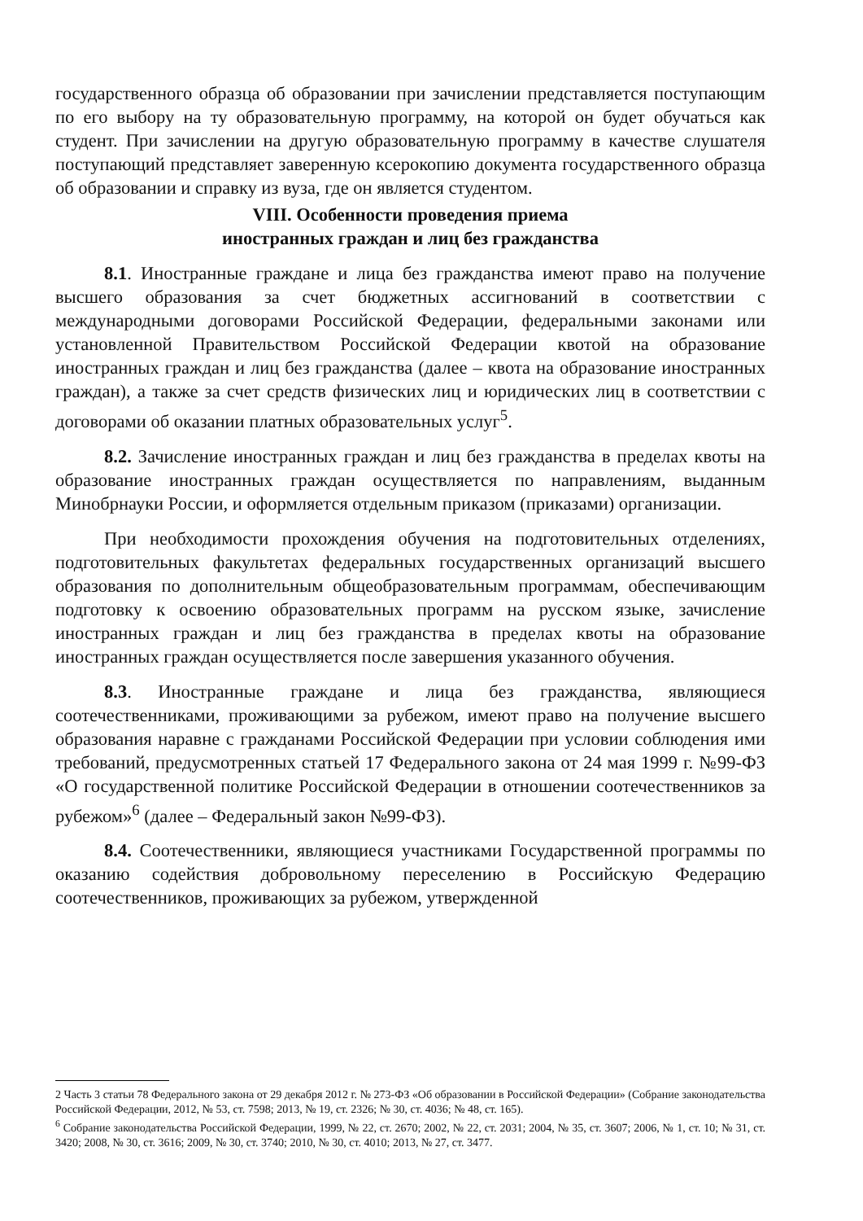государственного образца об образовании при зачислении представляется поступающим по его выбору на ту образовательную программу, на которой он будет обучаться как студент. При зачислении на другую образовательную программу в качестве слушателя поступающий представляет заверенную ксерокопию документа государственного образца об образовании и справку из вуза, где он является студентом.
VIII. Особенности проведения приема
иностранных граждан и лиц без гражданства
8.1. Иностранные граждане и лица без гражданства имеют право на получение высшего образования за счет бюджетных ассигнований в соответствии с международными договорами Российской Федерации, федеральными законами или установленной Правительством Российской Федерации квотой на образование иностранных граждан и лиц без гражданства (далее – квота на образование иностранных граждан), а также за счет средств физических лиц и юридических лиц в соответствии с договорами об оказании платных образовательных услуг<sup>5</sup>.
8.2. Зачисление иностранных граждан и лиц без гражданства в пределах квоты на образование иностранных граждан осуществляется по направлениям, выданным Минобрнауки России, и оформляется отдельным приказом (приказами) организации.
При необходимости прохождения обучения на подготовительных отделениях, подготовительных факультетах федеральных государственных организаций высшего образования по дополнительным общеобразовательным программам, обеспечивающим подготовку к освоению образовательных программ на русском языке, зачисление иностранных граждан и лиц без гражданства в пределах квоты на образование иностранных граждан осуществляется после завершения указанного обучения.
8.3. Иностранные граждане и лица без гражданства, являющиеся соотечественниками, проживающими за рубежом, имеют право на получение высшего образования наравне с гражданами Российской Федерации при условии соблюдения ими требований, предусмотренных статьей 17 Федерального закона от 24 мая 1999 г. №99-ФЗ «О государственной политике Российской Федерации в отношении соотечественников за рубежом»<sup>6</sup> (далее – Федеральный закон №99-ФЗ).
8.4. Соотечественники, являющиеся участниками Государственной программы по оказанию содействия добровольному переселению в Российскую Федерацию соотечественников, проживающих за рубежом, утвержденной
2 Часть 3 статьи 78 Федерального закона от 29 декабря 2012 г. № 273-ФЗ «Об образовании в Российской Федерации» (Собрание законодательства Российской Федерации, 2012, № 53, ст. 7598; 2013, № 19, ст. 2326; № 30, ст. 4036; № 48, ст. 165).
<sup>6</sup> Собрание законодательства Российской Федерации, 1999, № 22, ст. 2670; 2002, № 22, ст. 2031; 2004, № 35, ст. 3607; 2006, № 1, ст. 10; № 31, ст. 3420; 2008, № 30, ст. 3616; 2009, № 30, ст. 3740; 2010, № 30, ст. 4010; 2013, № 27, ст. 3477.